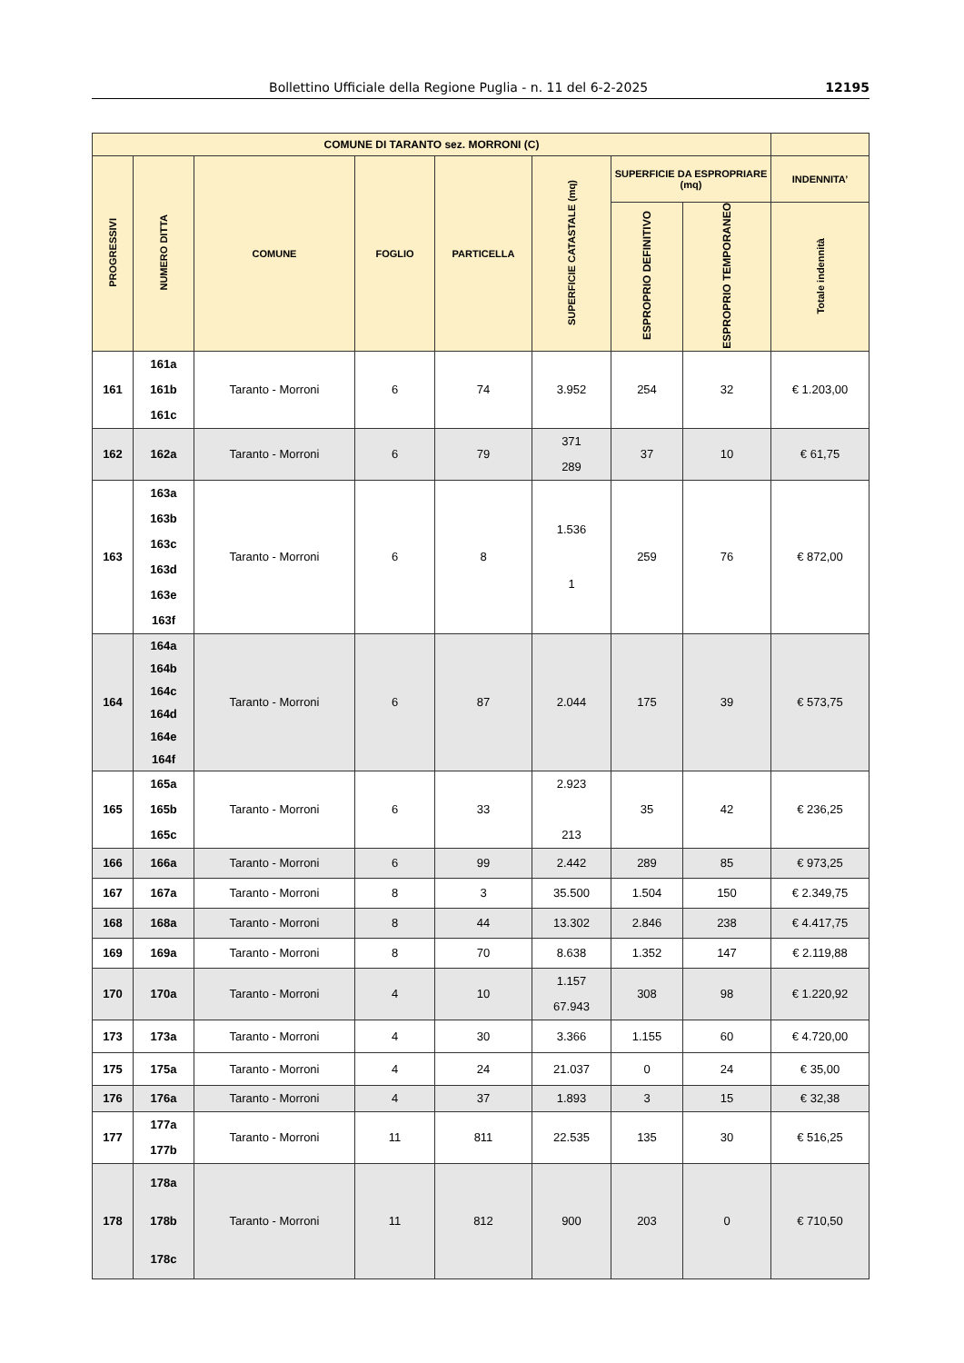Bollettino Ufficiale della Regione Puglia - n. 11 del 6-2-2025 12195
| COMUNE DI TARANTO sez. MORRONI (C) | | | | | | | | |
| --- | --- | --- | --- | --- | --- | --- | --- | --- |
| PROGRESSIVI | NUMERO DITTA | COMUNE | FOGLIO | PARTICELLA | SUPERFICIE CATASTALE (mq) | SUPERFICIE DA ESPROPRIARE (mq) | | INDENNITA’ |
| | | | | | | ESPROPRIO DEFINITIVO | ESPROPRIO TEMPORANEO | Totale indennità |
| 161 | 161a 161b 161c | Taranto - Morroni | 6 | 74 | 3.952 | 254 | 32 | € 1.203,00 |
| 162 | 162a | Taranto - Morroni | 6 | 79 | 371 289 | 37 | 10 | € 61,75 |
| 163 | 163a 163b 163c 163d 163e 163f | Taranto - Morroni | 6 | 8 | 1.536 1 | 259 | 76 | € 872,00 |
| 164 | 164a 164b 164c 164d 164e 164f | Taranto - Morroni | 6 | 87 | 2.044 | 175 | 39 | € 573,75 |
| 165 | 165a 165b 165c | Taranto - Morroni | 6 | 33 | 2.923 213 | 35 | 42 | € 236,25 |
| 166 | 166a | Taranto - Morroni | 6 | 99 | 2.442 | 289 | 85 | € 973,25 |
| 167 | 167a | Taranto - Morroni | 8 | 3 | 35.500 | 1.504 | 150 | € 2.349,75 |
| 168 | 168a | Taranto - Morroni | 8 | 44 | 13.302 | 2.846 | 238 | € 4.417,75 |
| 169 | 169a | Taranto - Morroni | 8 | 70 | 8.638 | 1.352 | 147 | € 2.119,88 |
| 170 | 170a | Taranto - Morroni | 4 | 10 | 1.157 67.943 | 308 | 98 | € 1.220,92 |
| 173 | 173a | Taranto - Morroni | 4 | 30 | 3.366 | 1.155 | 60 | € 4.720,00 |
| 175 | 175a | Taranto - Morroni | 4 | 24 | 21.037 | 0 | 24 | € 35,00 |
| 176 | 176a | Taranto - Morroni | 4 | 37 | 1.893 | 3 | 15 | € 32,38 |
| 177 | 177a 177b | Taranto - Morroni | 11 | 811 | 22.535 | 135 | 30 | € 516,25 |
| 178 | 178a 178b 178c | Taranto - Morroni | 11 | 812 | 900 | 203 | 0 | € 710,50 |